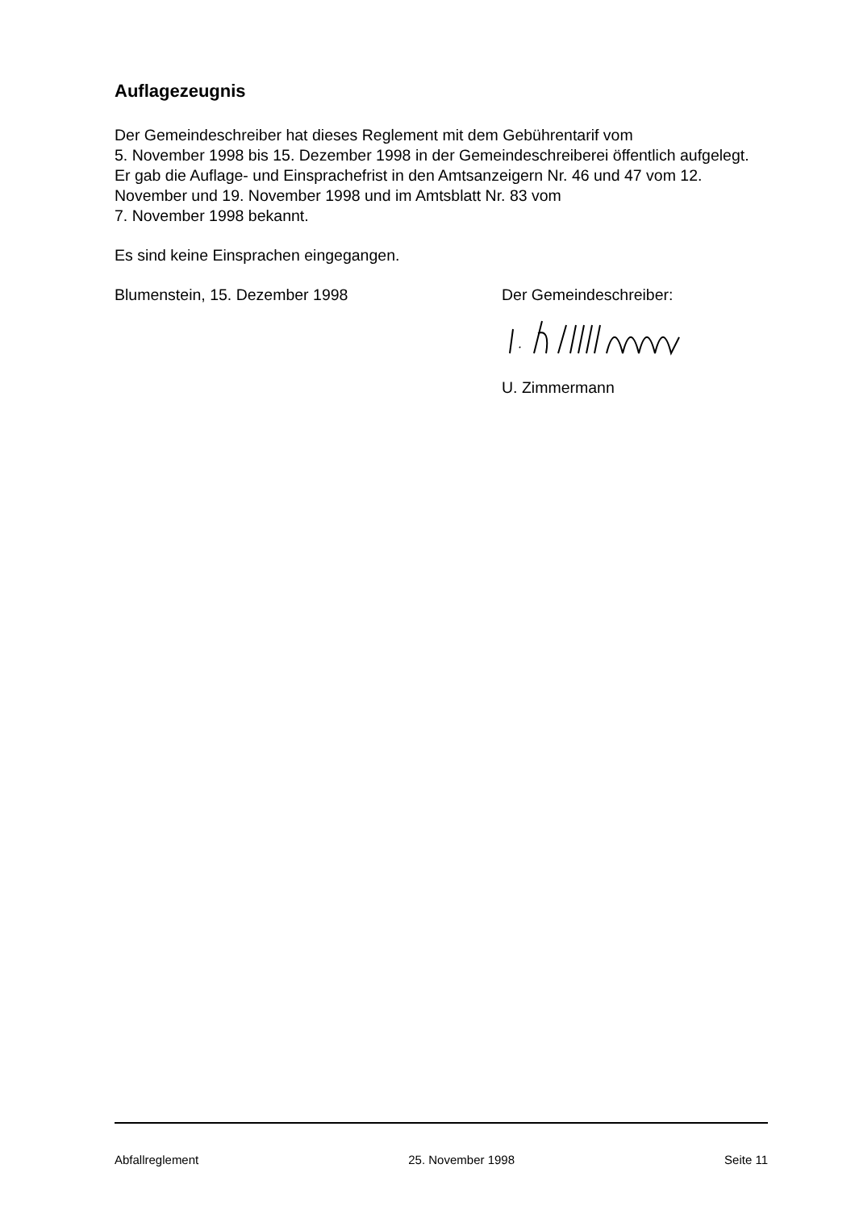Auflagezeugnis
Der Gemeindeschreiber hat dieses Reglement mit dem Gebührentarif vom
5. November 1998 bis 15. Dezember 1998 in der Gemeindeschreiberei öffentlich aufgelegt. Er gab die Auflage- und Einsprachefrist in den Amtsanzeigern Nr. 46 und 47 vom 12. November und 19. November 1998 und im Amtsblatt Nr. 83 vom
7. November 1998 bekannt.
Es sind keine Einsprachen eingegangen.
Blumenstein, 15. Dezember 1998 Der Gemeindeschreiber:
U. Zimmermann
Abfallreglement 25. November 1998 Seite 11